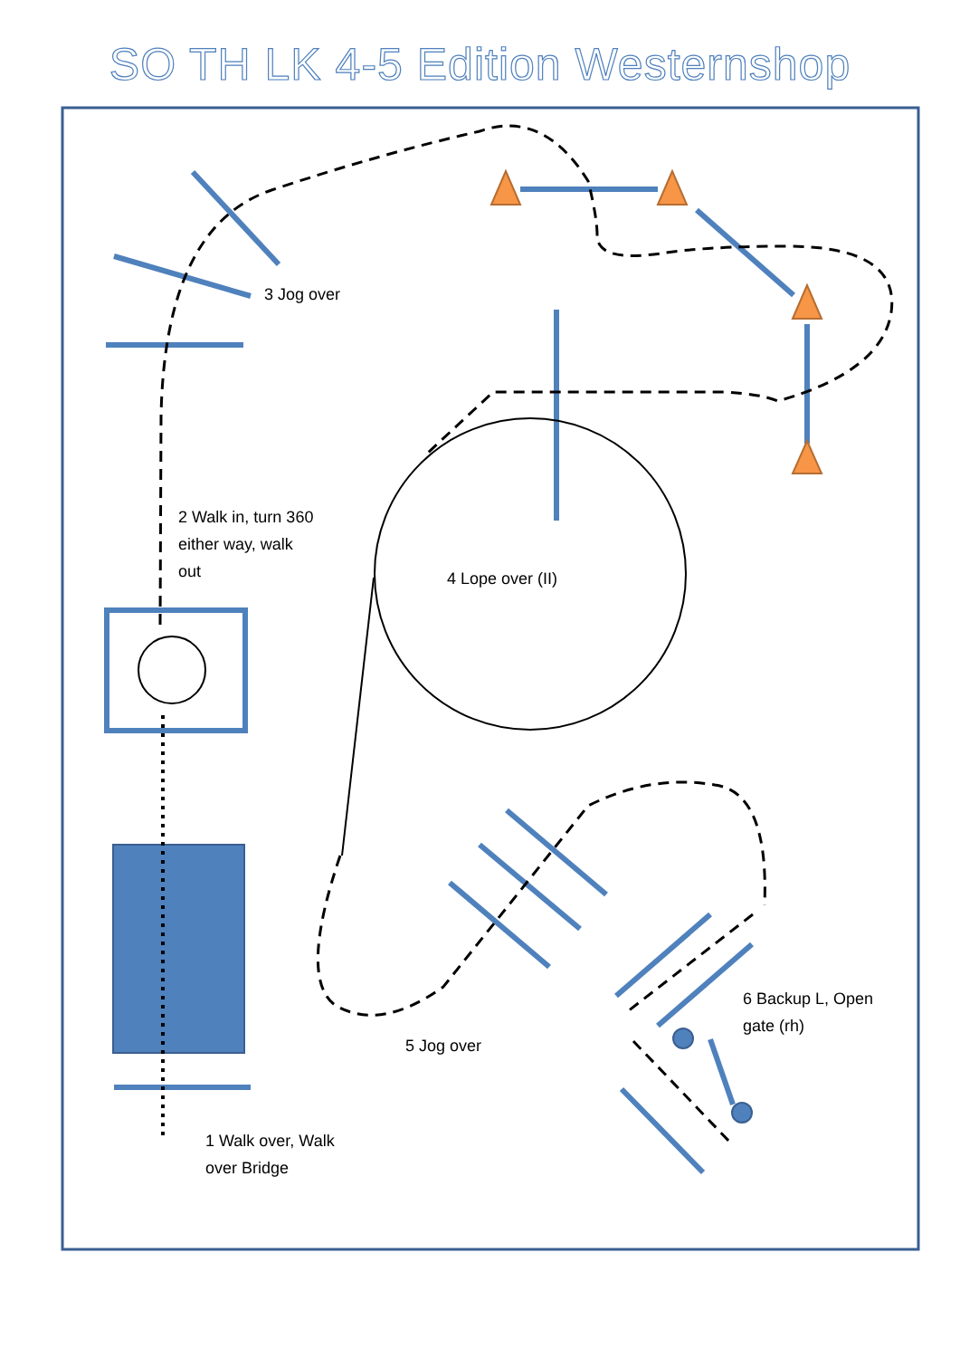SO TH LK 4-5 Edition Westernshop
3 Jog over
2 Walk in, turn 360
either way, walk
out
4 Lope over (II)
6 Backup L, Open
gate (rh)
5 Jog over
1 Walk over, Walk
over Bridge